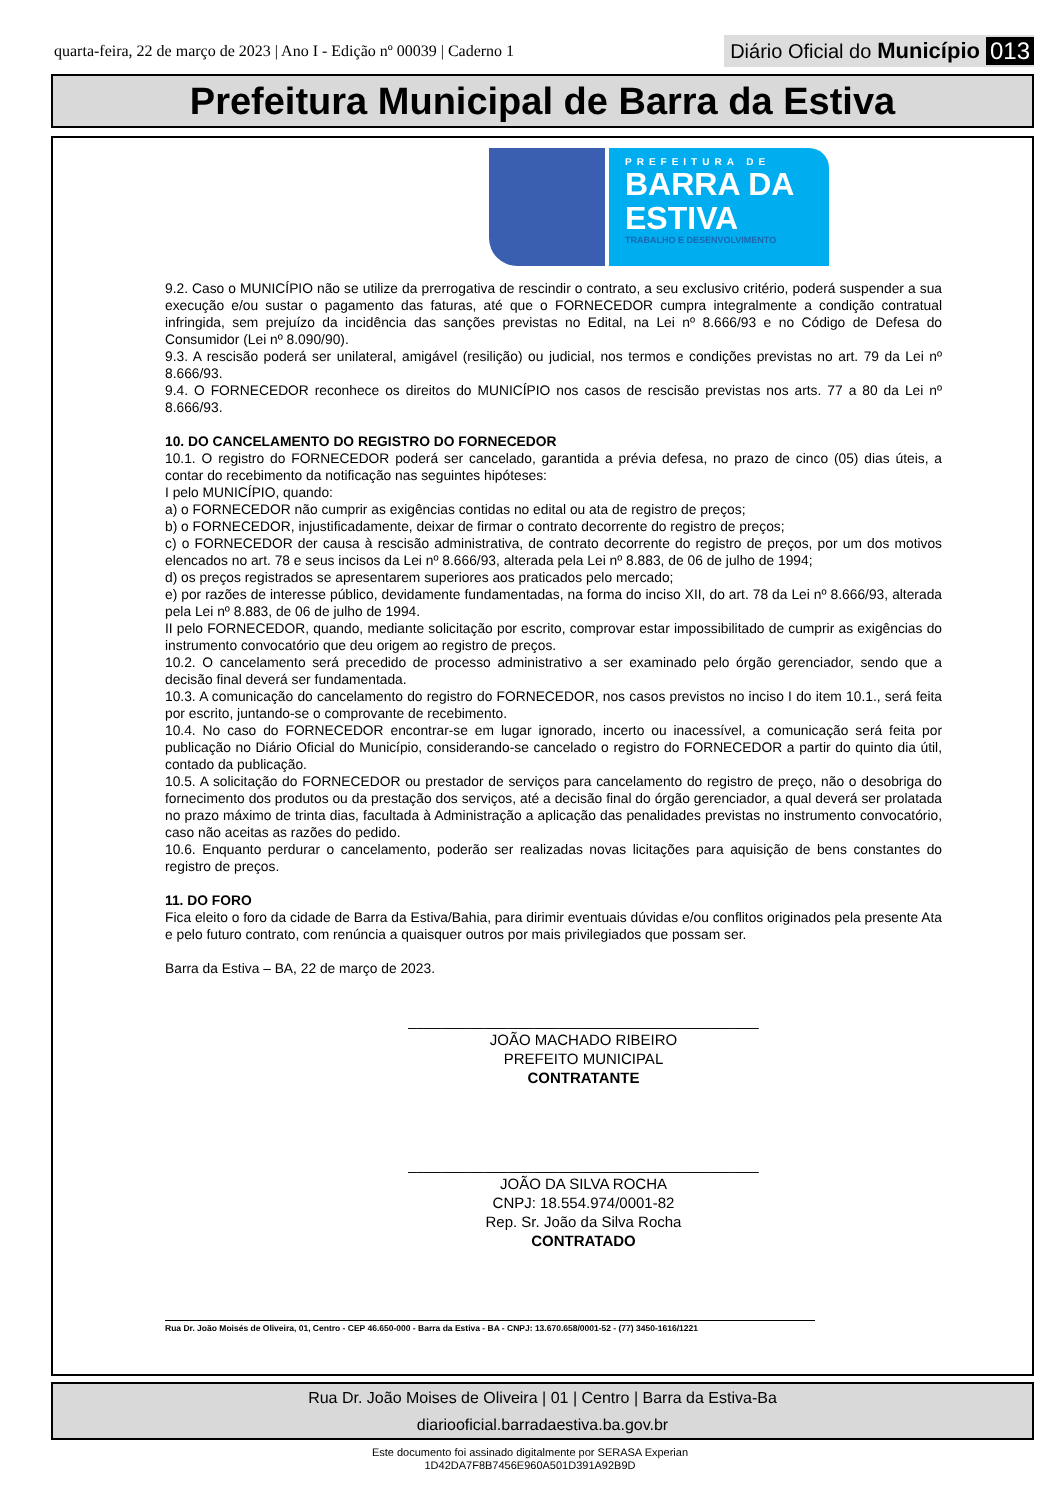quarta-feira, 22 de março de 2023 | Ano I - Edição nº 00039 | Caderno 1 Diário Oficial do Município 013
Prefeitura Municipal de Barra da Estiva
PREFEITURA DE
BARRA DA
ESTIVA
TRABALHO E DESENVOLVIMENTO
9.2. Caso o MUNICÍPIO não se utilize da prerrogativa de rescindir o contrato, a seu exclusivo critério, poderá suspender a sua execução e/ou sustar o pagamento das faturas, até que o FORNECEDOR cumpra integralmente a condição contratual infringida, sem prejuízo da incidência das sanções previstas no Edital, na Lei nº 8.666/93 e no Código de Defesa do Consumidor (Lei nº 8.090/90).
9.3. A rescisão poderá ser unilateral, amigável (resilição) ou judicial, nos termos e condições previstas no art. 79 da Lei nº 8.666/93.
9.4. O FORNECEDOR reconhece os direitos do MUNICÍPIO nos casos de rescisão previstas nos arts. 77 a 80 da Lei nº 8.666/93.
10. DO CANCELAMENTO DO REGISTRO DO FORNECEDOR
10.1. O registro do FORNECEDOR poderá ser cancelado, garantida a prévia defesa, no prazo de cinco (05) dias úteis, a contar do recebimento da notificação nas seguintes hipóteses:
I pelo MUNICÍPIO, quando:
a) o FORNECEDOR não cumprir as exigências contidas no edital ou ata de registro de preços;
b) o FORNECEDOR, injustificadamente, deixar de firmar o contrato decorrente do registro de preços;
c) o FORNECEDOR der causa à rescisão administrativa, de contrato decorrente do registro de preços, por um dos motivos elencados no art. 78 e seus incisos da Lei nº 8.666/93, alterada pela Lei nº 8.883, de 06 de julho de 1994;
d) os preços registrados se apresentarem superiores aos praticados pelo mercado;
e) por razões de interesse público, devidamente fundamentadas, na forma do inciso XII, do art. 78 da Lei nº 8.666/93, alterada pela Lei nº 8.883, de 06 de julho de 1994.
II pelo FORNECEDOR, quando, mediante solicitação por escrito, comprovar estar impossibilitado de cumprir as exigências do instrumento convocatório que deu origem ao registro de preços.
10.2. O cancelamento será precedido de processo administrativo a ser examinado pelo órgão gerenciador, sendo que a decisão final deverá ser fundamentada.
10.3. A comunicação do cancelamento do registro do FORNECEDOR, nos casos previstos no inciso I do item 10.1., será feita por escrito, juntando-se o comprovante de recebimento.
10.4. No caso do FORNECEDOR encontrar-se em lugar ignorado, incerto ou inacessível, a comunicação será feita por publicação no Diário Oficial do Município, considerando-se cancelado o registro do FORNECEDOR a partir do quinto dia útil, contado da publicação.
10.5. A solicitação do FORNECEDOR ou prestador de serviços para cancelamento do registro de preço, não o desobriga do fornecimento dos produtos ou da prestação dos serviços, até a decisão final do órgão gerenciador, a qual deverá ser prolatada no prazo máximo de trinta dias, facultada à Administração a aplicação das penalidades previstas no instrumento convocatório, caso não aceitas as razões do pedido.
10.6. Enquanto perdurar o cancelamento, poderão ser realizadas novas licitações para aquisição de bens constantes do registro de preços.
11. DO FORO
Fica eleito o foro da cidade de Barra da Estiva/Bahia, para dirimir eventuais dúvidas e/ou conflitos originados pela presente Ata e pelo futuro contrato, com renúncia a quaisquer outros por mais privilegiados que possam ser.
Barra da Estiva – BA, 22 de março de 2023.
__________________________________________
JOÃO MACHADO RIBEIRO
PREFEITO MUNICIPAL
CONTRATANTE
__________________________________________
JOÃO DA SILVA ROCHA
CNPJ: 18.554.974/0001-82
Rep. Sr. João da Silva Rocha
CONTRATADO
Rua Dr. João Moisés de Oliveira, 01, Centro - CEP 46.650-000 - Barra da Estiva - BA - CNPJ: 13.670.658/0001-52 - (77) 3450-1616/1221
Rua Dr. João Moises de Oliveira | 01 | Centro | Barra da Estiva-Ba
diariooficial.barradaestiva.ba.gov.br
Este documento foi assinado digitalmente por SERASA Experian
1D42DA7F8B7456E960A501D391A92B9D